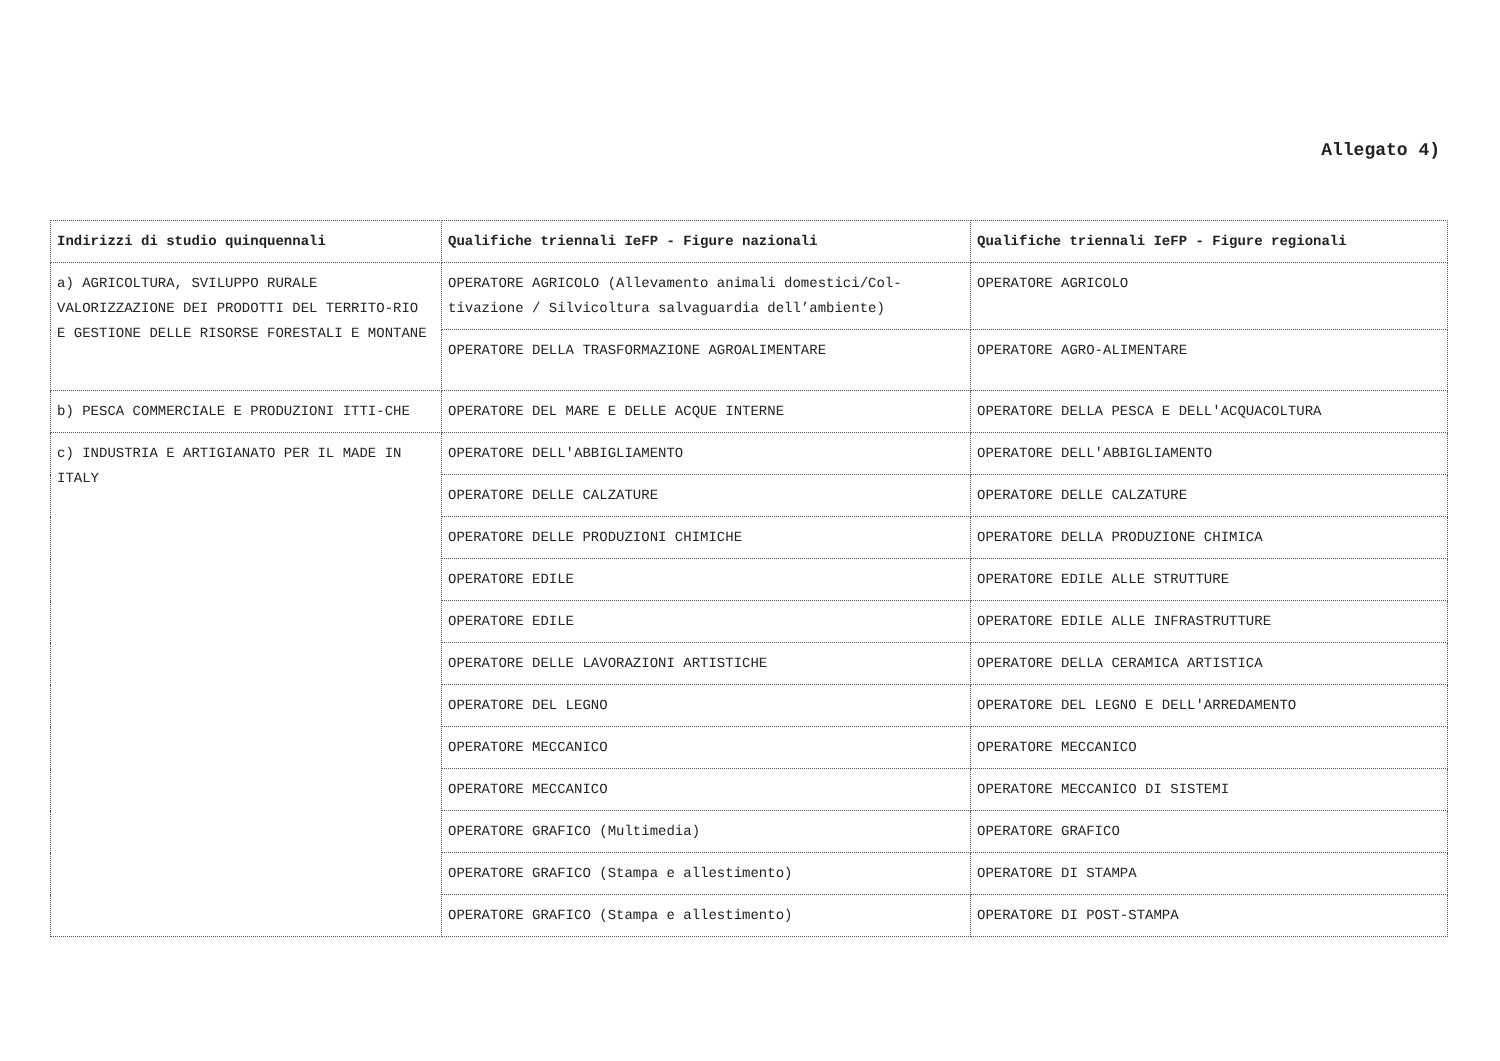Allegato 4)
| Indirizzi di studio quinquennali | Qualifiche triennali IeFP - Figure nazionali | Qualifiche triennali IeFP - Figure regionali |
| --- | --- | --- |
| a) AGRICOLTURA, SVILUPPO RURALE VALORIZZAZIONE DEI PRODOTTI DEL TERRITO-RIO E GESTIONE DELLE RISORSE FORESTALI E MONTANE | OPERATORE AGRICOLO (Allevamento animali domestici/Col-tivazione / Silvicoltura salvaguardia dell’ambiente) | OPERATORE AGRICOLO |
| | OPERATORE DELLA TRASFORMAZIONE AGROALIMENTARE | OPERATORE AGRO-ALIMENTARE |
| b) PESCA COMMERCIALE E PRODUZIONI ITTI-CHE | OPERATORE DEL MARE E DELLE ACQUE INTERNE | OPERATORE DELLA PESCA E DELL'ACQUACOLTURA |
| c) INDUSTRIA E ARTIGIANATO PER IL MADE IN ITALY | OPERATORE DELL'ABBIGLIAMENTO | OPERATORE DELL'ABBIGLIAMENTO |
| | OPERATORE DELLE CALZATURE | OPERATORE DELLE CALZATURE |
| | OPERATORE DELLE PRODUZIONI CHIMICHE | OPERATORE DELLA PRODUZIONE CHIMICA |
| | OPERATORE EDILE | OPERATORE EDILE ALLE STRUTTURE |
| | OPERATORE EDILE | OPERATORE EDILE ALLE INFRASTRUTTURE |
| | OPERATORE DELLE LAVORAZIONI ARTISTICHE | OPERATORE DELLA CERAMICA ARTISTICA |
| | OPERATORE DEL LEGNO | OPERATORE DEL LEGNO E DELL'ARREDAMENTO |
| | OPERATORE MECCANICO | OPERATORE MECCANICO |
| | OPERATORE MECCANICO | OPERATORE MECCANICO DI SISTEMI |
| | OPERATORE GRAFICO (Multimedia) | OPERATORE GRAFICO |
| | OPERATORE GRAFICO (Stampa e allestimento) | OPERATORE DI STAMPA |
| | OPERATORE GRAFICO (Stampa e allestimento) | OPERATORE DI POST-STAMPA |